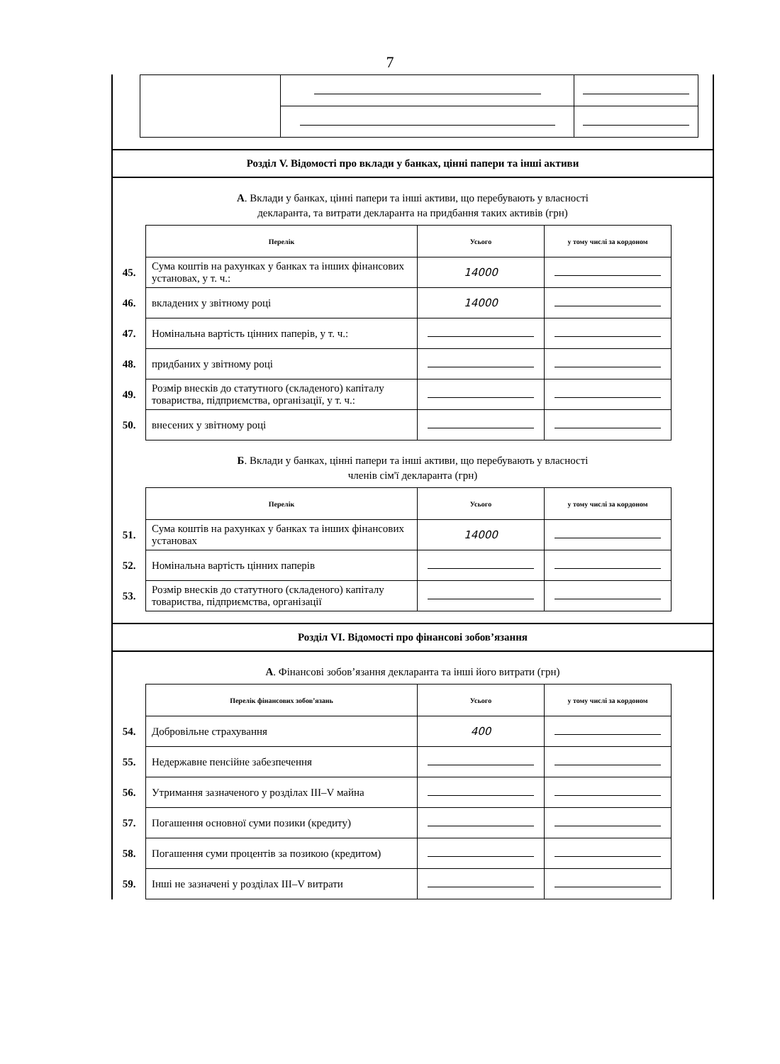7
Розділ V. Відомості про вклади у банках, цінні папери та інші активи
А. Вклади у банках, цінні папери та інші активи, що перебувають у власності
декларанта, та витрати декларанта на придбання таких активів (грн)
| | Перелік | Усього | у тому числі за кордоном |
| 45. | Сума коштів на рахунках у банках та інших фінансових установах, у т. ч.: | 14000 | |
| 46. | вкладених у звітному році | 14000 | |
| 47. | Номінальна вартість цінних паперів, у т. ч.: | | |
| 48. | придбаних у звітному році | | |
| 49. | Розмір внесків до статутного (складеного) капіталу товариства, підприємства, організації, у т. ч.: | | |
| 50. | внесених у звітному році | | |
Б. Вклади у банках, цінні папери та інші активи, що перебувають у власності
членів сім'ї декларанта (грн)
| | Перелік | Усього | у тому числі за кордоном |
| 51. | Сума коштів на рахунках у банках та інших фінансових установах | 14000 | |
| 52. | Номінальна вартість цінних паперів | | |
| 53. | Розмір внесків до статутного (складеного) капіталу товариства, підприємства, організації | | |
Розділ VI. Відомості про фінансові зобов’язання
А. Фінансові зобов’язання декларанта та інші його витрати (грн)
| | Перелік фінансових зобов’язань | Усього | у тому числі за кордоном |
| 54. | Добровільне страхування | 400 | |
| 55. | Недержавне пенсійне забезпечення | | |
| 56. | Утримання зазначеного у розділах III–V майна | | |
| 57. | Погашення основної суми позики (кредиту) | | |
| 58. | Погашення суми процентів за позикою (кредитом) | | |
| 59. | Інші не зазначені у розділах III–V витрати | | |